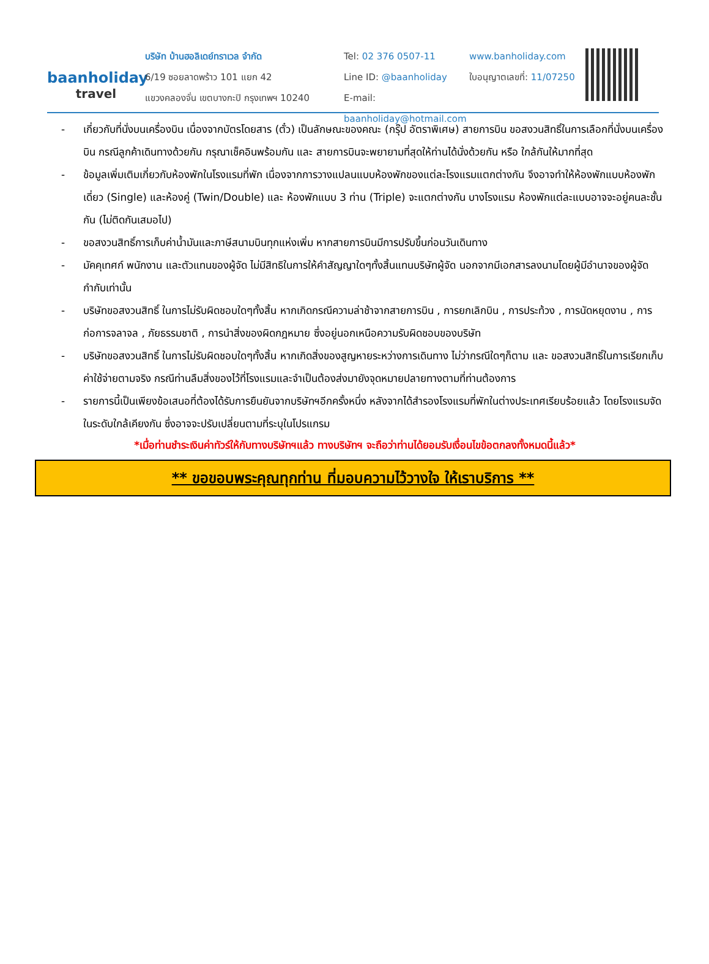baanholiday
travel
บริษัท บ้านฮอลิเดย์ทราเวล จำกัด
6/19 ซอยลาดพร้าว 101 แยก 42
แขวงคลองจั่น เขตบางกะปิ กรุงเทพฯ 10240
Tel: 02 376 0507-11
Line ID: @baanholiday
E-mail: baanholiday@hotmail.com
www.banholiday.com
ใบอนุญาตเลขที่: 11/07250
- เกี่ยวกับที่นั่งบนเครื่องบิน เนื่องจากบัตรโดยสาร (ตั๋ว) เป็นลักษณะของคณะ (กรุ๊ป อัตราพิเศษ) สายการบิน ขอสงวนสิทธิ์ในการเลือกที่นั่งบนเครื่องบิน กรณีลูกค้าเดินทางด้วยกัน กรุณาเช็คอินพร้อมกัน และ สายการบินจะพยายามที่สุดให้ท่านได้นั่งด้วยกัน หรือ ใกล้กันให้มากที่สุด
- ข้อมูลเพิ่มเติมเกี่ยวกับห้องพักในโรงแรมที่พัก เนื่องจากการวางแปลนแบบห้องพักของแต่ละโรงแรมแตกต่างกัน จึงอาจทำให้ห้องพักแบบห้องพักเดี่ยว (Single) และห้องคู่ (Twin/Double) และ ห้องพักแบบ 3 ท่าน (Triple) จะแตกต่างกัน บางโรงแรม ห้องพักแต่ละแบบอาจจะอยู่คนละชั้นกัน (ไม่ติดกันเสมอไป)
- ขอสงวนสิทธิ์การเก็บค่าน้ำมันและภาษีสนามบินทุกแห่งเพิ่ม หากสายการบินมีการปรับขึ้นก่อนวันเดินทาง
- มัคคุเทศก์ พนักงาน และตัวแทนของผู้จัด ไม่มีสิทธิในการให้คำสัญญาใดๆทั้งสิ้นแทนบริษัทผู้จัด นอกจากมีเอกสารลงนามโดยผู้มีอำนาจของผู้จัดกำกับเท่านั้น
- บริษัทขอสงวนสิทธิ์ ในการไม่รับผิดชอบใดๆทั้งสิ้น หากเกิดกรณีความล่าช้าจากสายการบิน , การยกเลิกบิน , การประท้วง , การนัดหยุดงาน , การก่อการจลาจล , ภัยธรรมชาติ , การนำสิ่งของผิดกฎหมาย ซึ่งอยู่นอกเหนือความรับผิดชอบของบริษัท
- บริษัทขอสงวนสิทธิ์ ในการไม่รับผิดชอบใดๆทั้งสิ้น หากเกิดสิ่งของสูญหายระหว่างการเดินทาง ไม่ว่ากรณีใดๆก็ตาม และ ขอสงวนสิทธิ์ในการเรียกเก็บค่าใช้จ่ายตามจริง กรณีท่านลืมสิ่งของไว้ที่โรงแรมและจำเป็นต้องส่งมายังจุดหมายปลายทางตามที่ท่านต้องการ
- รายการนี้เป็นเพียงข้อเสนอที่ต้องได้รับการยืนยันจากบริษัทฯอีกครั้งหนึ่ง หลังจากได้สำรองโรงแรมที่พักในต่างประเทศเรียบร้อยแล้ว โดยโรงแรมจัดในระดับใกล้เคียงกัน ซึ่งอาจจะปรับเปลี่ยนตามที่ระบุในโปรแกรม
*เมื่อท่านชำระเงินค่าทัวร์ให้กับทางบริษัทฯแล้ว ทางบริษัทฯ จะถือว่าท่านได้ยอมรับเงื่อนไขข้อตกลงทั้งหมดนี้แล้ว*
** ขอขอบพระคุณทุกท่าน ที่มอบความไว้วางใจ ให้เราบริการ **